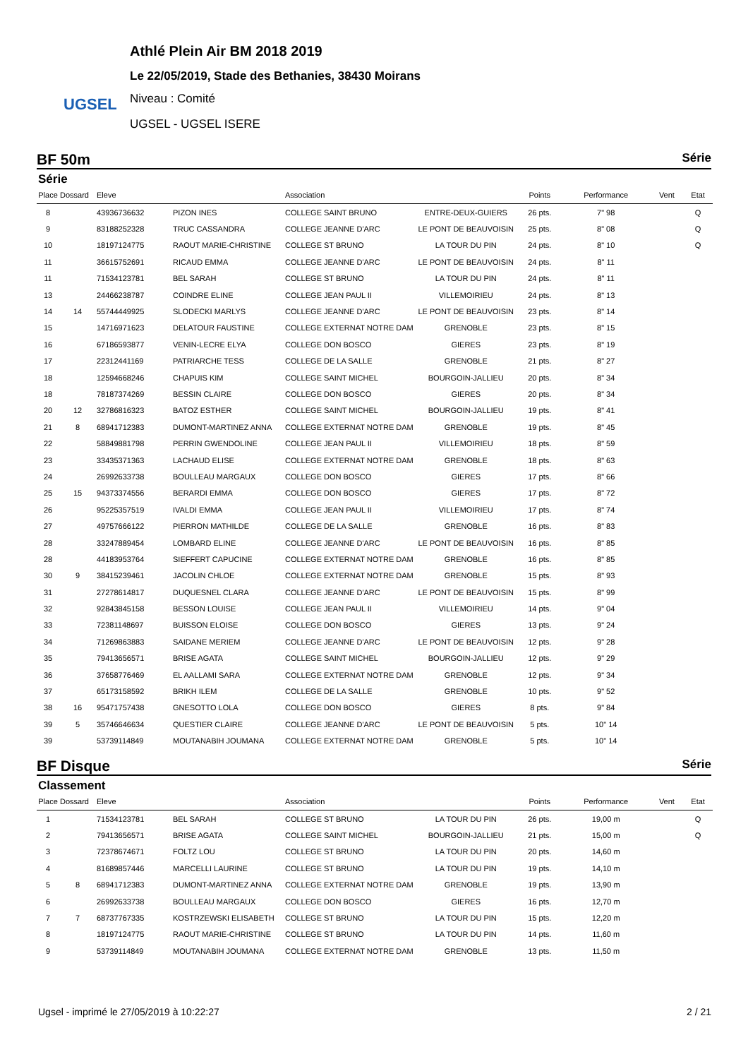UGSEL
Athlé Plein Air BM 2018 2019
Le 22/05/2019, Stade des Bethanies, 38430 Moirans
Niveau : Comité
UGSEL - UGSEL ISERE
BF 50m Série
Série
| Place | Dossard | Eleve | | Association | | Points | Performance | Vent | Etat |
| --- | --- | --- | --- | --- | --- | --- | --- | --- | --- |
| 8 | | 43936736632 | PIZON INES | COLLEGE SAINT BRUNO | ENTRE-DEUX-GUIERS | 26 pts. | 7" 98 | | Q |
| 9 | | 83188252328 | TRUC CASSANDRA | COLLEGE JEANNE D'ARC | LE PONT DE BEAUVOISIN | 25 pts. | 8" 08 | | Q |
| 10 | | 18197124775 | RAOUT MARIE-CHRISTINE | COLLEGE ST BRUNO | LA TOUR DU PIN | 24 pts. | 8" 10 | | Q |
| 11 | | 36615752691 | RICAUD EMMA | COLLEGE JEANNE D'ARC | LE PONT DE BEAUVOISIN | 24 pts. | 8" 11 | | |
| 11 | | 71534123781 | BEL SARAH | COLLEGE ST BRUNO | LA TOUR DU PIN | 24 pts. | 8" 11 | | |
| 13 | | 24466238787 | COINDRE ELINE | COLLEGE JEAN PAUL II | VILLEMOIRIEU | 24 pts. | 8" 13 | | |
| 14 | 14 | 55744449925 | SLODECKI MARLYS | COLLEGE JEANNE D'ARC | LE PONT DE BEAUVOISIN | 23 pts. | 8" 14 | | |
| 15 | | 14716971623 | DELATOUR FAUSTINE | COLLEGE EXTERNAT NOTRE DAM | GRENOBLE | 23 pts. | 8" 15 | | |
| 16 | | 67186593877 | VENIN-LECRE ELYA | COLLEGE DON BOSCO | GIERES | 23 pts. | 8" 19 | | |
| 17 | | 22312441169 | PATRIARCHE TESS | COLLEGE DE LA SALLE | GRENOBLE | 21 pts. | 8" 27 | | |
| 18 | | 12594668246 | CHAPUIS KIM | COLLEGE SAINT MICHEL | BOURGOIN-JALLIEU | 20 pts. | 8" 34 | | |
| 18 | | 78187374269 | BESSIN CLAIRE | COLLEGE DON BOSCO | GIERES | 20 pts. | 8" 34 | | |
| 20 | 12 | 32786816323 | BATOZ ESTHER | COLLEGE SAINT MICHEL | BOURGOIN-JALLIEU | 19 pts. | 8" 41 | | |
| 21 | 8 | 68941712383 | DUMONT-MARTINEZ ANNA | COLLEGE EXTERNAT NOTRE DAM | GRENOBLE | 19 pts. | 8" 45 | | |
| 22 | | 58849881798 | PERRIN GWENDOLINE | COLLEGE JEAN PAUL II | VILLEMOIRIEU | 18 pts. | 8" 59 | | |
| 23 | | 33435371363 | LACHAUD ELISE | COLLEGE EXTERNAT NOTRE DAM | GRENOBLE | 18 pts. | 8" 63 | | |
| 24 | | 26992633738 | BOULLEAU MARGAUX | COLLEGE DON BOSCO | GIERES | 17 pts. | 8" 66 | | |
| 25 | 15 | 94373374556 | BERARDI EMMA | COLLEGE DON BOSCO | GIERES | 17 pts. | 8" 72 | | |
| 26 | | 95225357519 | IVALDI EMMA | COLLEGE JEAN PAUL II | VILLEMOIRIEU | 17 pts. | 8" 74 | | |
| 27 | | 49757666122 | PIERRON MATHILDE | COLLEGE DE LA SALLE | GRENOBLE | 16 pts. | 8" 83 | | |
| 28 | | 33247889454 | LOMBARD ELINE | COLLEGE JEANNE D'ARC | LE PONT DE BEAUVOISIN | 16 pts. | 8" 85 | | |
| 28 | | 44183953764 | SIEFFERT CAPUCINE | COLLEGE EXTERNAT NOTRE DAM | GRENOBLE | 16 pts. | 8" 85 | | |
| 30 | 9 | 38415239461 | JACOLIN CHLOE | COLLEGE EXTERNAT NOTRE DAM | GRENOBLE | 15 pts. | 8" 93 | | |
| 31 | | 27278614817 | DUQUESNEL CLARA | COLLEGE JEANNE D'ARC | LE PONT DE BEAUVOISIN | 15 pts. | 8" 99 | | |
| 32 | | 92843845158 | BESSON LOUISE | COLLEGE JEAN PAUL II | VILLEMOIRIEU | 14 pts. | 9" 04 | | |
| 33 | | 72381148697 | BUISSON ELOISE | COLLEGE DON BOSCO | GIERES | 13 pts. | 9" 24 | | |
| 34 | | 71269863883 | SAIDANE MERIEM | COLLEGE JEANNE D'ARC | LE PONT DE BEAUVOISIN | 12 pts. | 9" 28 | | |
| 35 | | 79413656571 | BRISE AGATA | COLLEGE SAINT MICHEL | BOURGOIN-JALLIEU | 12 pts. | 9" 29 | | |
| 36 | | 37658776469 | EL AALLAMI SARA | COLLEGE EXTERNAT NOTRE DAM | GRENOBLE | 12 pts. | 9" 34 | | |
| 37 | | 65173158592 | BRIKH ILEM | COLLEGE DE LA SALLE | GRENOBLE | 10 pts. | 9" 52 | | |
| 38 | 16 | 95471757438 | GNESOTTO LOLA | COLLEGE DON BOSCO | GIERES | 8 pts. | 9" 84 | | |
| 39 | 5 | 35746646634 | QUESTIER CLAIRE | COLLEGE JEANNE D'ARC | LE PONT DE BEAUVOISIN | 5 pts. | 10" 14 | | |
| 39 | | 53739114849 | MOUTANABIH JOUMANA | COLLEGE EXTERNAT NOTRE DAM | GRENOBLE | 5 pts. | 10" 14 | | |
BF Disque Série
Classement
| Place | Dossard | Eleve | | Association | | Points | Performance | Vent | Etat |
| --- | --- | --- | --- | --- | --- | --- | --- | --- | --- |
| 1 | | 71534123781 | BEL SARAH | COLLEGE ST BRUNO | LA TOUR DU PIN | 26 pts. | 19,00 m | | Q |
| 2 | | 79413656571 | BRISE AGATA | COLLEGE SAINT MICHEL | BOURGOIN-JALLIEU | 21 pts. | 15,00 m | | Q |
| 3 | | 72378674671 | FOLTZ LOU | COLLEGE ST BRUNO | LA TOUR DU PIN | 20 pts. | 14,60 m | | |
| 4 | | 81689857446 | MARCELLI LAURINE | COLLEGE ST BRUNO | LA TOUR DU PIN | 19 pts. | 14,10 m | | |
| 5 | 8 | 68941712383 | DUMONT-MARTINEZ ANNA | COLLEGE EXTERNAT NOTRE DAM | GRENOBLE | 19 pts. | 13,90 m | | |
| 6 | | 26992633738 | BOULLEAU MARGAUX | COLLEGE DON BOSCO | GIERES | 16 pts. | 12,70 m | | |
| 7 | 7 | 68737767335 | KOSTRZEWSKI ELISABETH | COLLEGE ST BRUNO | LA TOUR DU PIN | 15 pts. | 12,20 m | | |
| 8 | | 18197124775 | RAOUT MARIE-CHRISTINE | COLLEGE ST BRUNO | LA TOUR DU PIN | 14 pts. | 11,60 m | | |
| 9 | | 53739114849 | MOUTANABIH JOUMANA | COLLEGE EXTERNAT NOTRE DAM | GRENOBLE | 13 pts. | 11,50 m | | |
Ugsel - imprimé le 27/05/2019 à 10:22:27 2 / 21